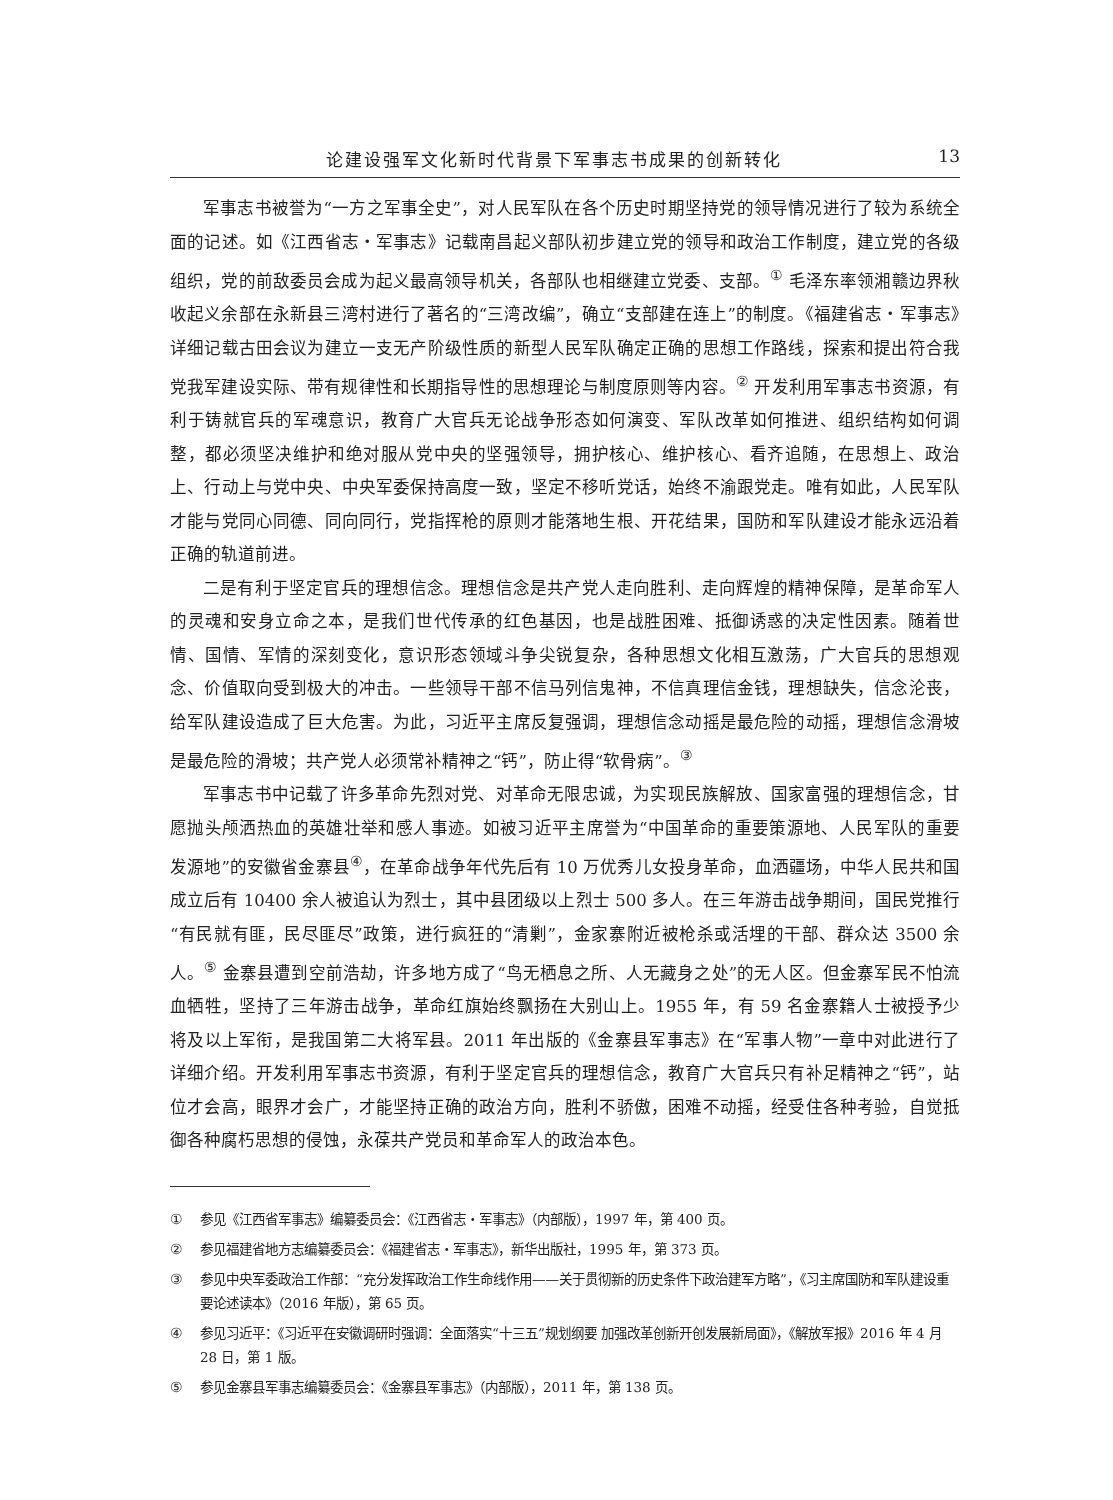论建设强军文化新时代背景下军事志书成果的创新转化 13
军事志书被誉为“一方之军事全史”，对人民军队在各个历史时期坚持党的领导情况进行了较为系统全面的记述。如《江西省志・军事志》记载南昌起义部队初步建立党的领导和政治工作制度，建立党的各级组织，党的前敌委员会成为起义最高领导机关，各部队也相继建立党委、支部。<sup>①</sup> 毛泽东率领湘赣边界秋收起义余部在永新县三湾村进行了著名的“三湾改编”，确立“支部建在连上”的制度。《福建省志・军事志》详细记载古田会议为建立一支无产阶级性质的新型人民军队确定正确的思想工作路线，探索和提出符合我党我军建设实际、带有规律性和长期指导性的思想理论与制度原则等内容。<sup>②</sup> 开发利用军事志书资源，有利于铸就官兵的军魂意识，教育广大官兵无论战争形态如何演变、军队改革如何推进、组织结构如何调整，都必须坚决维护和绝对服从党中央的坚强领导，拥护核心、维护核心、看齐追随，在思想上、政治上、行动上与党中央、中央军委保持高度一致，坚定不移听党话，始终不渝跟党走。唯有如此，人民军队才能与党同心同德、同向同行，党指挥枪的原则才能落地生根、开花结果，国防和军队建设才能永远沿着正确的轨道前进。
二是有利于坚定官兵的理想信念。理想信念是共产党人走向胜利、走向辉煌的精神保障，是革命军人的灵魂和安身立命之本，是我们世代传承的红色基因，也是战胜困难、抵御诱惑的决定性因素。随着世情、国情、军情的深刻变化，意识形态领域斗争尖锐复杂，各种思想文化相互激荡，广大官兵的思想观念、价值取向受到极大的冲击。一些领导干部不信马列信鬼神，不信真理信金钱，理想缺失，信念沦丧，给军队建设造成了巨大危害。为此，习近平主席反复强调，理想信念动摇是最危险的动摇，理想信念滑坡是最危险的滑坡；共产党人必须常补精神之“钙”，防止得“软骨病”。<sup>③</sup>
军事志书中记载了许多革命先烈对党、对革命无限忠诚，为实现民族解放、国家富强的理想信念，甘愿抛头颅洒热血的英雄壮举和感人事迹。如被习近平主席誉为“中国革命的重要策源地、人民军队的重要发源地”的安徽省金寨县<sup>④</sup>，在革命战争年代先后有 10 万优秀儿女投身革命，血洒疆场，中华人民共和国成立后有 10400 余人被追认为烈士，其中县团级以上烈士 500 多人。在三年游击战争期间，国民党推行“有民就有匪，民尽匪尽”政策，进行疯狂的“清剿”，金家寨附近被枪杀或活埋的干部、群众达 3500 余人。<sup>⑤</sup> 金寨县遭到空前浩劫，许多地方成了“鸟无栖息之所、人无藏身之处”的无人区。但金寨军民不怕流血牺牲，坚持了三年游击战争，革命红旗始终飘扬在大别山上。1955 年，有 59 名金寨籍人士被授予少将及以上军衔，是我国第二大将军县。2011 年出版的《金寨县军事志》在“军事人物”一章中对此进行了详细介绍。开发利用军事志书资源，有利于坚定官兵的理想信念，教育广大官兵只有补足精神之“钙”，站位才会高，眼界才会广，才能坚持正确的政治方向，胜利不骄傲，困难不动摇，经受住各种考验，自觉抵御各种腐朽思想的侵蚀，永葆共产党员和革命军人的政治本色。
① 参见《江西省军事志》编纂委员会：《江西省志・军事志》（内部版），1997 年，第 400 页。
② 参见福建省地方志编纂委员会：《福建省志・军事志》，新华出版社，1995 年，第 373 页。
③ 参见中央军委政治工作部：“充分发挥政治工作生命线作用——关于贯彻新的历史条件下政治建军方略”，《习主席国防和军队建设重要论述读本》（2016 年版），第 65 页。
④ 参见习近平：《习近平在安徽调研时强调：全面落实“十三五”规划纲要 加强改革创新开创发展新局面》，《解放军报》2016 年 4 月 28 日，第 1 版。
⑤ 参见金寨县军事志编纂委员会：《金寨县军事志》（内部版），2011 年，第 138 页。